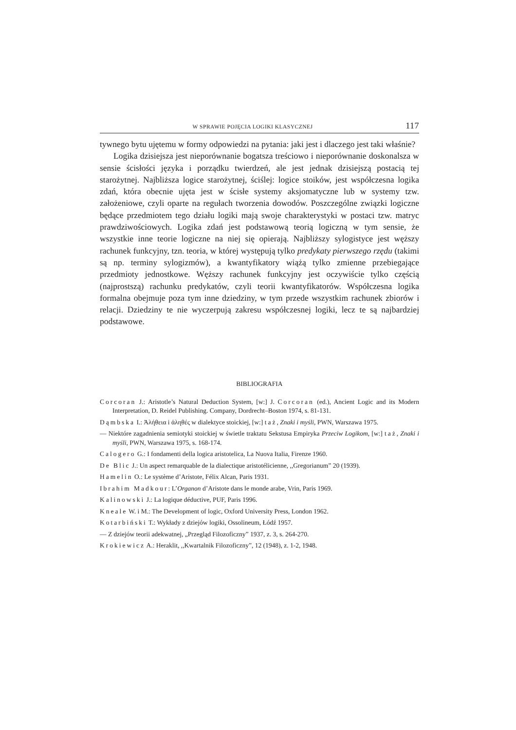W SPRAWIE POJĘCIA LOGIKI KLASYCZNEJ 117
tywnego bytu ujętemu w formy odpowiedzi na pytania: jaki jest i dlaczego jest taki właśnie?
Logika dzisiejsza jest nieporównanie bogatsza treściowo i nieporównanie doskonalsza w sensie ścisłości języka i porządku twierdzeń, ale jest jednak dzisiejszą postacią tej starożytnej. Najbliższa logice starożytnej, ściślej: logice stoików, jest współczesna logika zdań, która obecnie ujęta jest w ścisłe systemy aksjomatyczne lub w systemy tzw. założeniowe, czyli oparte na regułach tworzenia dowodów. Poszczególne związki logiczne będące przedmiotem tego działu logiki mają swoje charakterystyki w postaci tzw. matryc prawdziwościowych. Logika zdań jest podstawową teorią logiczną w tym sensie, że wszystkie inne teorie logiczne na niej się opierają. Najbliższy sylogistyce jest węższy rachunek funkcyjny, tzn. teoria, w której występują tylko predykaty pierwszego rzędu (takimi są np. terminy sylogizmów), a kwantyfikatory wiążą tylko zmienne przebiegające przedmioty jednostkowe. Węższy rachunek funkcyjny jest oczywiście tylko częścią (najprostszą) rachunku predykatów, czyli teorii kwantyfikatorów. Współczesna logika formalna obejmuje poza tym inne dziedziny, w tym przede wszystkim rachunek zbiorów i relacji. Dziedziny te nie wyczerpują zakresu współczesnej logiki, lecz te są najbardziej podstawowe.
BIBLIOGRAFIA
Corcoran J.: Aristotle’s Natural Deduction System, [w:] J. Corcoran (ed.), Ancient Logic and its Modern Interpretation, D. Reidel Publishing. Company, Dordrecht–Boston 1974, s. 81-131.
Dąmbska I.: Ἀλήθεια i ἀληθές w dialektyce stoickiej, [w:] taż, Znaki i myśli, PWN, Warszawa 1975.
— Niektóre zagadnienia semiotyki stoickiej w świetle traktatu Sekstusa Empiryka Przeciw Logikom, [w:] taż, Znaki i myśli, PWN, Warszawa 1975, s. 168-174.
Calogero G.: I fondamenti della logica aristotelica, La Nuova Italia, Firenze 1960.
De Blic J.: Un aspect remarquable de la dialectique aristotélicienne, ,,Gregorianum” 20 (1939).
Hamelin O.: Le système d’Aristote, Félix Alcan, Paris 1931.
Ibrahim Madkour: L’Organon d’Aristote dans le monde arabe, Vrin, Paris 1969.
Kalinowski J.: La logique déductive, PUF, Paris 1996.
Kneale W. i M.: The Development of logic, Oxford University Press, London 1962.
Kotarbiński T.: Wykłady z dziejów logiki, Ossolineum, Łódź 1957.
— Z dziejów teorii adekwatnej, „Przegląd Filozoficzny” 1937, z. 3, s. 264-270.
Krokiewicz A.: Heraklit, ,,Kwartalnik Filozoficzny”, 12 (1948), z. 1-2, 1948.